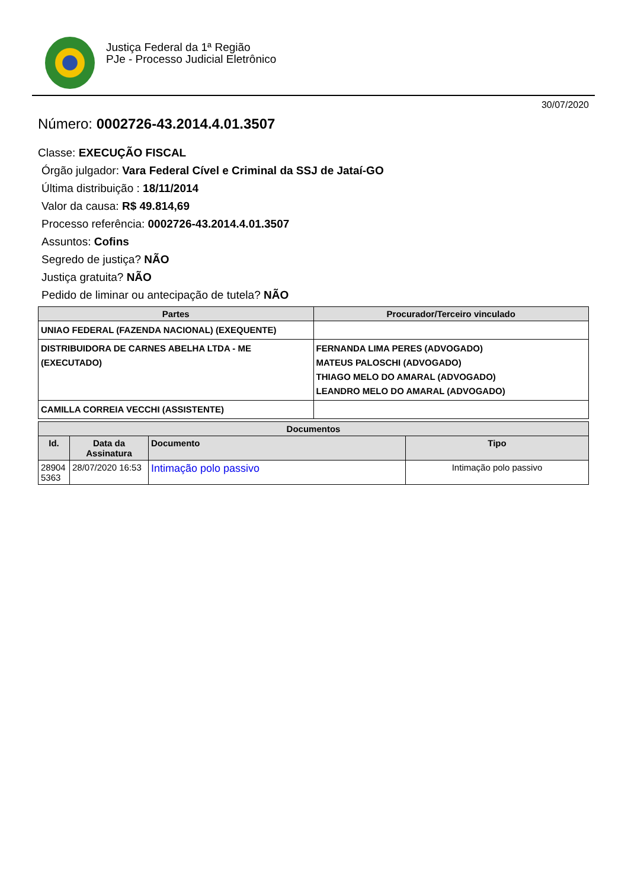Justiça Federal da 1ª Região
PJe - Processo Judicial Eletrônico
30/07/2020
Número: 0002726-43.2014.4.01.3507
Classe: EXECUÇÃO FISCAL
Órgão julgador: Vara Federal Cível e Criminal da SSJ de Jataí-GO
Última distribuição : 18/11/2014
Valor da causa: R$ 49.814,69
Processo referência: 0002726-43.2014.4.01.3507
Assuntos: Cofins
Segredo de justiça? NÃO
Justiça gratuita? NÃO
Pedido de liminar ou antecipação de tutela? NÃO
| Partes | Procurador/Terceiro vinculado |
| --- | --- |
| UNIAO FEDERAL (FAZENDA NACIONAL) (EXEQUENTE) | |
| DISTRIBUIDORA DE CARNES ABELHA LTDA - ME (EXECUTADO) | FERNANDA LIMA PERES (ADVOGADO) MATEUS PALOSCHI (ADVOGADO) THIAGO MELO DO AMARAL (ADVOGADO) LEANDRO MELO DO AMARAL (ADVOGADO) |
| CAMILLA CORREIA VECCHI (ASSISTENTE) | |
| Documentos | | | |
| --- | --- | --- | --- |
| Id. | Data da Assinatura | Documento | Tipo |
| 28904 5363 | 28/07/2020 16:53 | Intimação polo passivo | Intimação polo passivo |